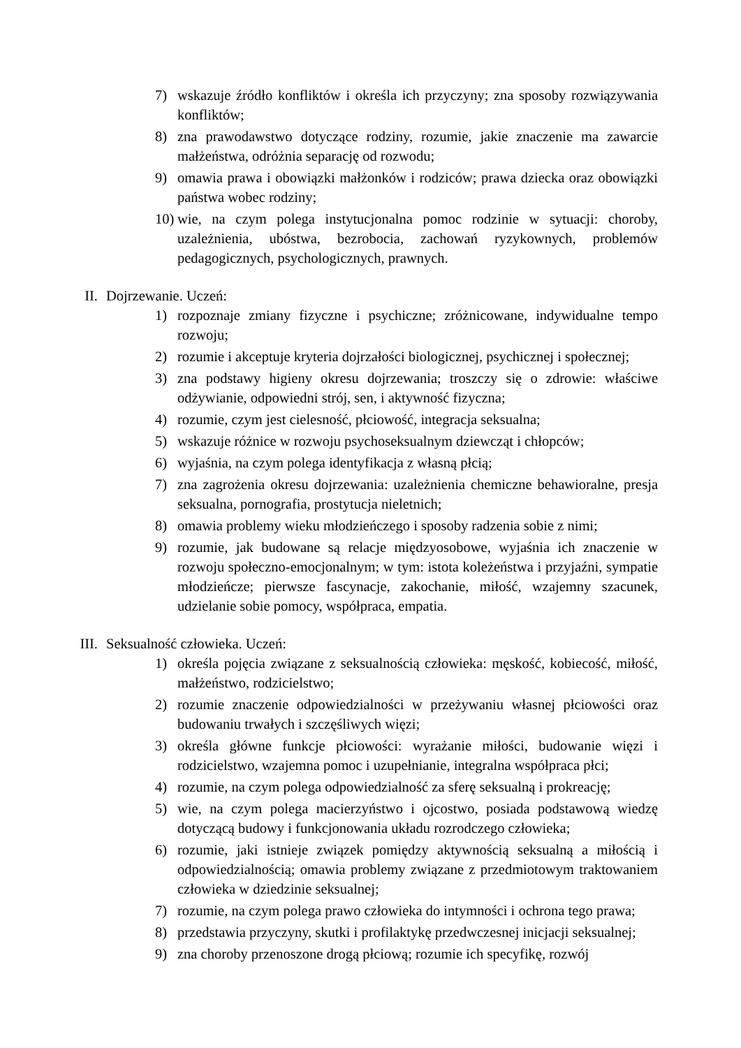7) wskazuje źródło konfliktów i określa ich przyczyny; zna sposoby rozwiązywania konfliktów;
8) zna prawodawstwo dotyczące rodziny, rozumie, jakie znaczenie ma zawarcie małżeństwa, odróżnia separację od rozwodu;
9) omawia prawa i obowiązki małżonków i rodziców; prawa dziecka oraz obowiązki państwa wobec rodziny;
10) wie, na czym polega instytucjonalna pomoc rodzinie w sytuacji: choroby, uzależnienia, ubóstwa, bezrobocia, zachowań ryzykownych, problemów pedagogicznych, psychologicznych, prawnych.
II. Dojrzewanie. Uczeń:
1) rozpoznaje zmiany fizyczne i psychiczne; zróżnicowane, indywidualne tempo rozwoju;
2) rozumie i akceptuje kryteria dojrzałości biologicznej, psychicznej i społecznej;
3) zna podstawy higieny okresu dojrzewania; troszczy się o zdrowie: właściwe odżywianie, odpowiedni strój, sen, i aktywność fizyczna;
4) rozumie, czym jest cielesność, płciowość, integracja seksualna;
5) wskazuje różnice w rozwoju psychoseksualnym dziewcząt i chłopców;
6) wyjaśnia, na czym polega identyfikacja z własną płcią;
7) zna zagrożenia okresu dojrzewania: uzależnienia chemiczne behawioralne, presja seksualna, pornografia, prostytucja nieletnich;
8) omawia problemy wieku młodzieńczego i sposoby radzenia sobie z nimi;
9) rozumie, jak budowane są relacje międzyosobowe, wyjaśnia ich znaczenie w rozwoju społeczno-emocjonalnym; w tym: istota koleżeństwa i przyjaźni, sympatie młodzieńcze; pierwsze fascynacje, zakochanie, miłość, wzajemny szacunek, udzielanie sobie pomocy, współpraca, empatia.
III. Seksualność człowieka. Uczeń:
1) określa pojęcia związane z seksualnością człowieka: męskość, kobiecość, miłość, małżeństwo, rodzicielstwo;
2) rozumie znaczenie odpowiedzialności w przeżywaniu własnej płciowości oraz budowaniu trwałych i szczęśliwych więzi;
3) określa główne funkcje płciowości: wyrażanie miłości, budowanie więzi i rodzicielstwo, wzajemna pomoc i uzupełnianie, integralna współpraca płci;
4) rozumie, na czym polega odpowiedzialność za sferę seksualną i prokreację;
5) wie, na czym polega macierzyństwo i ojcostwo, posiada podstawową wiedzę dotyczącą budowy i funkcjonowania układu rozrodczego człowieka;
6) rozumie, jaki istnieje związek pomiędzy aktywnością seksualną a miłością i odpowiedzialnością; omawia problemy związane z przedmiotowym traktowaniem człowieka w dziedzinie seksualnej;
7) rozumie, na czym polega prawo człowieka do intymności i ochrona tego prawa;
8) przedstawia przyczyny, skutki i profilaktykę przedwczesnej inicjacji seksualnej;
9) zna choroby przenoszone drogą płciową; rozumie ich specyfikę, rozwój